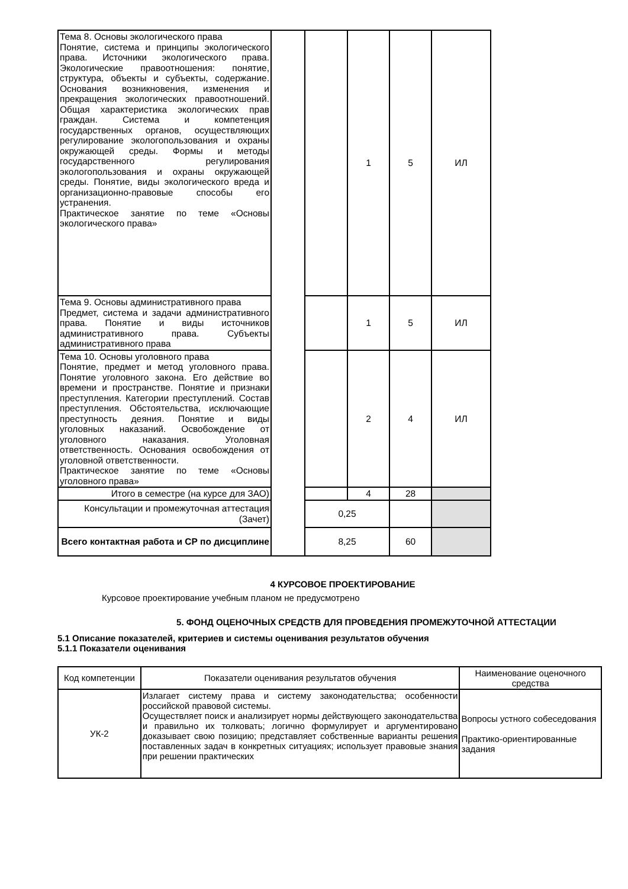| Тема 8. Основы экологического права Понятие, система и принципы экологического права. Источники экологического права. Экологические правоотношения: понятие, структура, объекты и субъекты, содержание. Основания возникновения, изменения и прекращения экологических правоотношений. Общая характеристика экологических прав граждан. Система и компетенция государственных органов, осуществляющих регулирование экологопользования и охраны окружающей среды. Формы и методы государственного регулирования экологопользования и охраны окружающей среды. Понятие, виды экологического вреда и организационно-правовые способы его устранения. Практическое занятие по теме «Основы экологического права» | | | 1 | 5 | ИЛ |
| Тема 9. Основы административного права Предмет, система и задачи административного права. Понятие и виды источников административного права. Субъекты административного права | | | 1 | 5 | ИЛ |
| Тема 10. Основы уголовного права Понятие, предмет и метод уголовного права. Понятие уголовного закона. Его действие во времени и пространстве. Понятие и признаки преступления. Категории преступлений. Состав преступления. Обстоятельства, исключающие преступность деяния. Понятие и виды уголовных наказаний. Освобождение от уголовного наказания. Уголовная ответственность. Основания освобождения от уголовной ответственности. Практическое занятие по теме «Основы уголовного права» | | | 2 | 4 | ИЛ |
| Итого в семестре (на курсе для ЗАО) | | | 4 | 28 | |
| Консультации и промежуточная аттестация (Зачет) | | 0,25 | | | |
| Всего контактная работа и СР по дисциплине | | 8,25 | | 60 | |
4 КУРСОВОЕ ПРОЕКТИРОВАНИЕ
Курсовое проектирование учебным планом не предусмотрено
5. ФОНД ОЦЕНОЧНЫХ СРЕДСТВ ДЛЯ ПРОВЕДЕНИЯ ПРОМЕЖУТОЧНОЙ АТТЕСТАЦИИ
5.1 Описание показателей, критериев и системы оценивания результатов обучения
5.1.1 Показатели оценивания
| Код компетенции | Показатели оценивания результатов обучения | Наименование оценочного средства |
| --- | --- | --- |
| УК-2 | Излагает систему права и систему законодательства; особенности российской правовой системы. Осуществляет поиск и анализирует нормы действующего законодательства и правильно их толковать; логично формулирует и аргументировано доказывает свою позицию; представляет собственные варианты решения поставленных задач в конкретных ситуациях; использует правовые знания при решении практических | Вопросы устного собеседования Практико-ориентированные задания |